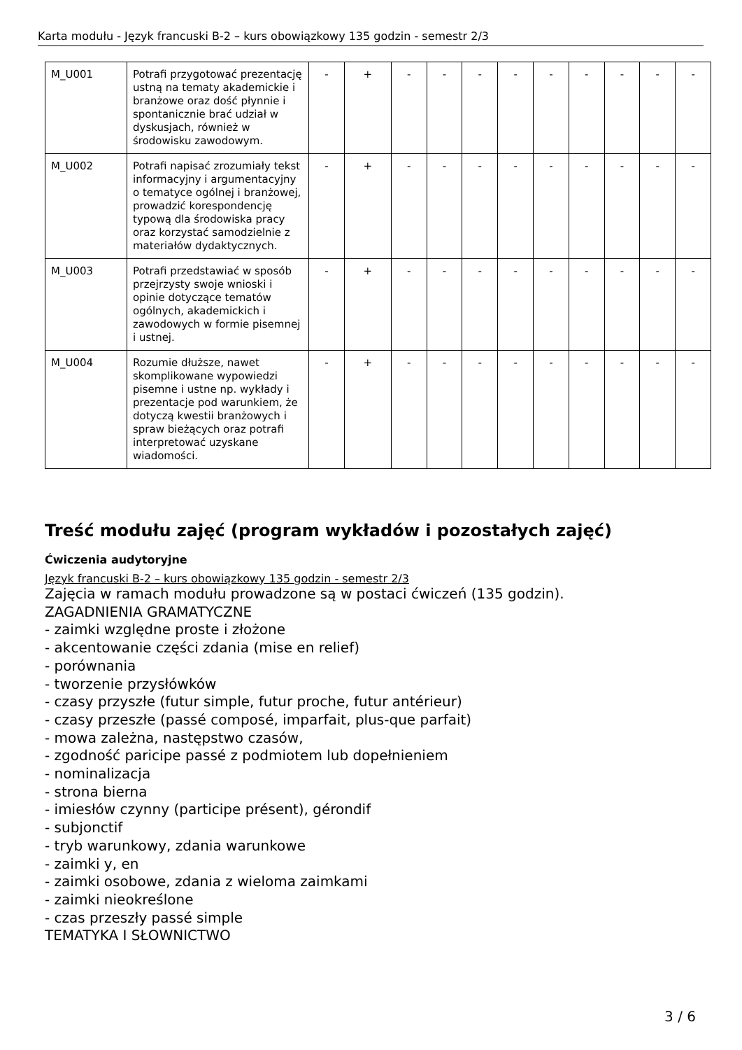Karta modułu - Język francuski B-2 – kurs obowiązkowy 135 godzin - semestr 2/3
| M_U001 | Potrafi przygotować prezentację ustną na tematy akademickie i branżowe oraz dość płynnie i spontanicznie brać udział w dyskusjach, również w środowisku zawodowym. | - | + | - | - | - | - | - | - | - | - | - |
| M_U002 | Potrafi napisać zrozumiały tekst informacyjny i argumentacyjny o tematyce ogólnej i branżowej, prowadzić korespondencję typową dla środowiska pracy oraz korzystać samodzielnie z materiałów dydaktycznych. | - | + | - | - | - | - | - | - | - | - | - |
| M_U003 | Potrafi przedstawiać w sposób przejrzysty swoje wnioski i opinie dotyczące tematów ogólnych, akademickich i zawodowych w formie pisemnej i ustnej. | - | + | - | - | - | - | - | - | - | - | - |
| M_U004 | Rozumie dłuższe, nawet skomplikowane wypowiedzi pisemne i ustne np. wykłady i prezentacje pod warunkiem, że dotyczą kwestii branżowych i spraw bieżących oraz potrafi interpretować uzyskane wiadomości. | - | + | - | - | - | - | - | - | - | - | - |
Treść modułu zajęć (program wykładów i pozostałych zajęć)
Ćwiczenia audytoryjne
Język francuski B-2 – kurs obowiązkowy 135 godzin - semestr 2/3
Zajęcia w ramach modułu prowadzone są w postaci ćwiczeń (135 godzin).
ZAGADNIENIA GRAMATYCZNE
- zaimki względne proste i złożone
- akcentowanie części zdania (mise en relief)
- porównania
- tworzenie przysłówków
- czasy przyszłe (futur simple, futur proche, futur antérieur)
- czasy przeszłe (passé composé, imparfait, plus-que parfait)
- mowa zależna, następstwo czasów,
- zgodność paricipe passé z podmiotem lub dopełnieniem
- nominalizacja
- strona bierna
- imiesłów czynny (participe présent), gérondif
- subjonctif
- tryb warunkowy, zdania warunkowe
- zaimki y, en
- zaimki osobowe, zdania z wieloma zaimkami
- zaimki nieokreślone
- czas przeszły passé simple
TEMATYKA I SŁOWNICTWO
3 / 6